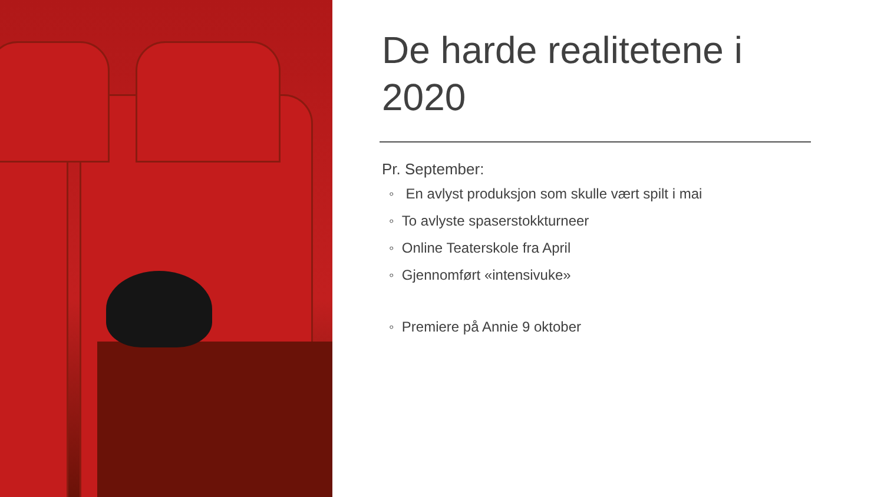De harde realitetene i 2020
Pr. September:
◦ En avlyst produksjon som skulle vært spilt i mai
◦ To avlyste spaserstokkturneer
◦ Online Teaterskole fra April
◦ Gjennomført «intensivuke»
◦ Premiere på Annie 9 oktober